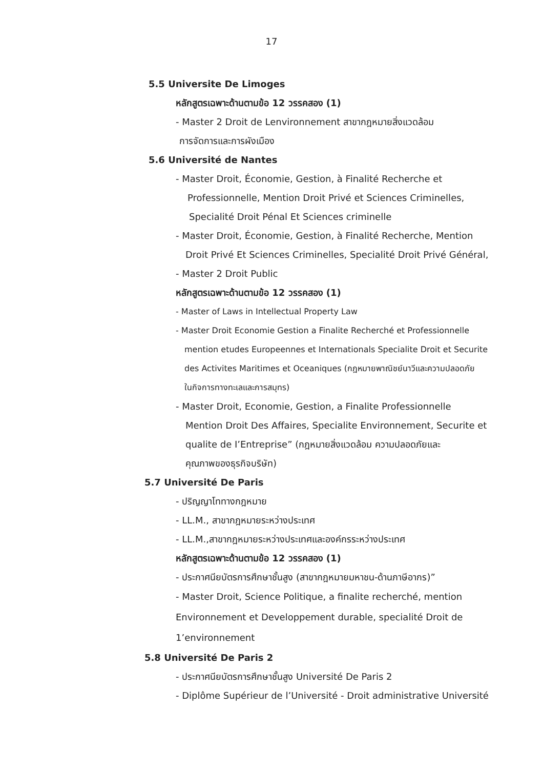17
5.5 Universite De Limoges
หลักสูตรเฉพาะด้านตามข้อ 12 วรรคสอง (1)
- Master 2 Droit de Lenvironnement สาขากฎหมายสิ่งแวดล้อม
การจัดการและการผังเมือง
5.6 Université de Nantes
- Master Droit, Économie, Gestion, à Finalité Recherche et
Professionnelle, Mention Droit Privé et Sciences Criminelles,
Specialité Droit Pénal Et Sciences criminelle
- Master Droit, Économie, Gestion, à Finalité Recherche, Mention
Droit Privé Et Sciences Criminelles, Specialité Droit Privé Général,
- Master 2 Droit Public
หลักสูตรเฉพาะด้านตามข้อ 12 วรรคสอง (1)
- Master of Laws in Intellectual Property Law
- Master Droit Economie Gestion a Finalite Recherché et Professionnelle
mention etudes Europeennes et Internationals Specialite Droit et Securite
des Activites Maritimes et Oceaniques (กฎหมายพาณิชย์นาวีและความปลอดภัย
ในกิจการทางทะเลและการสมุทร)
- Master Droit, Economie, Gestion, a Finalite Professionnelle
Mention Droit Des Affaires, Specialite Environnement, Securite et
qualite de I’Entreprise” (กฎหมายสิ่งแวดล้อม ความปลอดภัยและ
คุณภาพของธุรกิจบริษัท)
5.7 Université De Paris
- ปริญญาโททางกฎหมาย
- LL.M., สาขากฎหมายระหว่างประเทศ
- LL.M.,สาขากฎหมายระหว่างประเทศและองค์กรระหว่างประเทศ
หลักสูตรเฉพาะด้านตามข้อ 12 วรรคสอง (1)
- ประกาศนียบัตรการศึกษาชั้นสูง (สาขากฎหมายมหาชน-ด้านภาษีอากร)”
- Master Droit, Science Politique, a finalite recherché, mention
Environnement et Developpement durable, specialité Droit de
1’environnement
5.8 Université De Paris 2
- ประกาศนียบัตรการศึกษาชั้นสูง Université De Paris 2
- Diplôme Supérieur de l’Université - Droit administrative Université